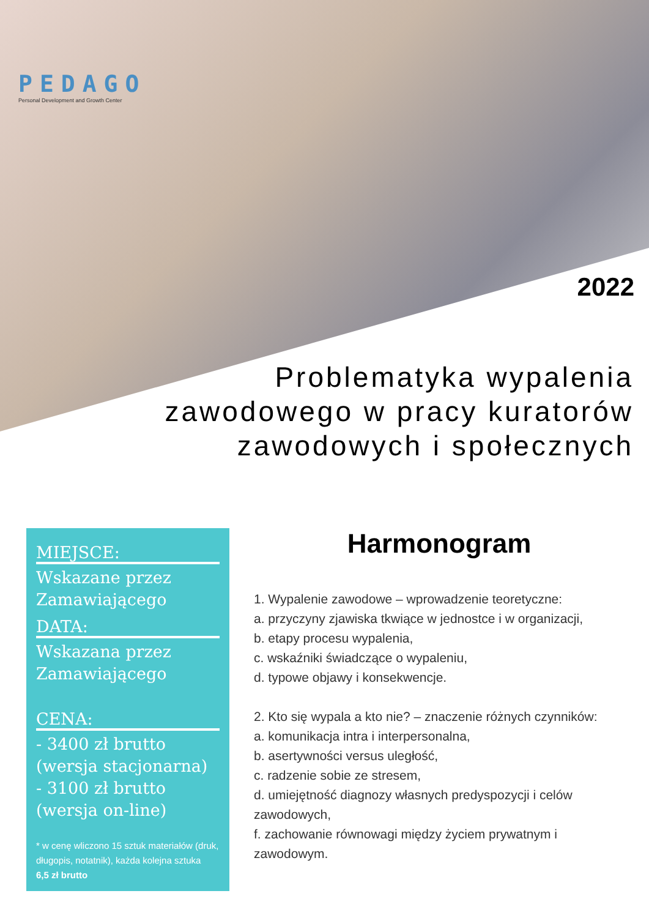PEDAGO
Personal Development and Growth Center
2022
Problematyka wypalenia
zawodowego w pracy kuratorów
zawodowych i społecznych
MIEJSCE:
Wskazane przez
Zamawiającego
DATA:
Wskazana przez
Zamawiającego
CENA:
- 3400 zł brutto
(wersja stacjonarna)
- 3100 zł brutto
(wersja on-line)
* w cenę wliczono 15 sztuk materiałów (druk, długopis, notatnik), każda kolejna sztuka
6,5 zł brutto
Harmonogram
1. Wypalenie zawodowe – wprowadzenie teoretyczne:
a. przyczyny zjawiska tkwiące w jednostce i w organizacji,
b. etapy procesu wypalenia,
c. wskaźniki świadczące o wypaleniu,
d. typowe objawy i konsekwencje.
2. Kto się wypala a kto nie? – znaczenie różnych czynników:
a. komunikacja intra i interpersonalna,
b. asertywności versus uległość,
c. radzenie sobie ze stresem,
d. umiejętność diagnozy własnych predyspozycji i celów zawodowych,
f. zachowanie równowagi między życiem prywatnym i zawodowym.